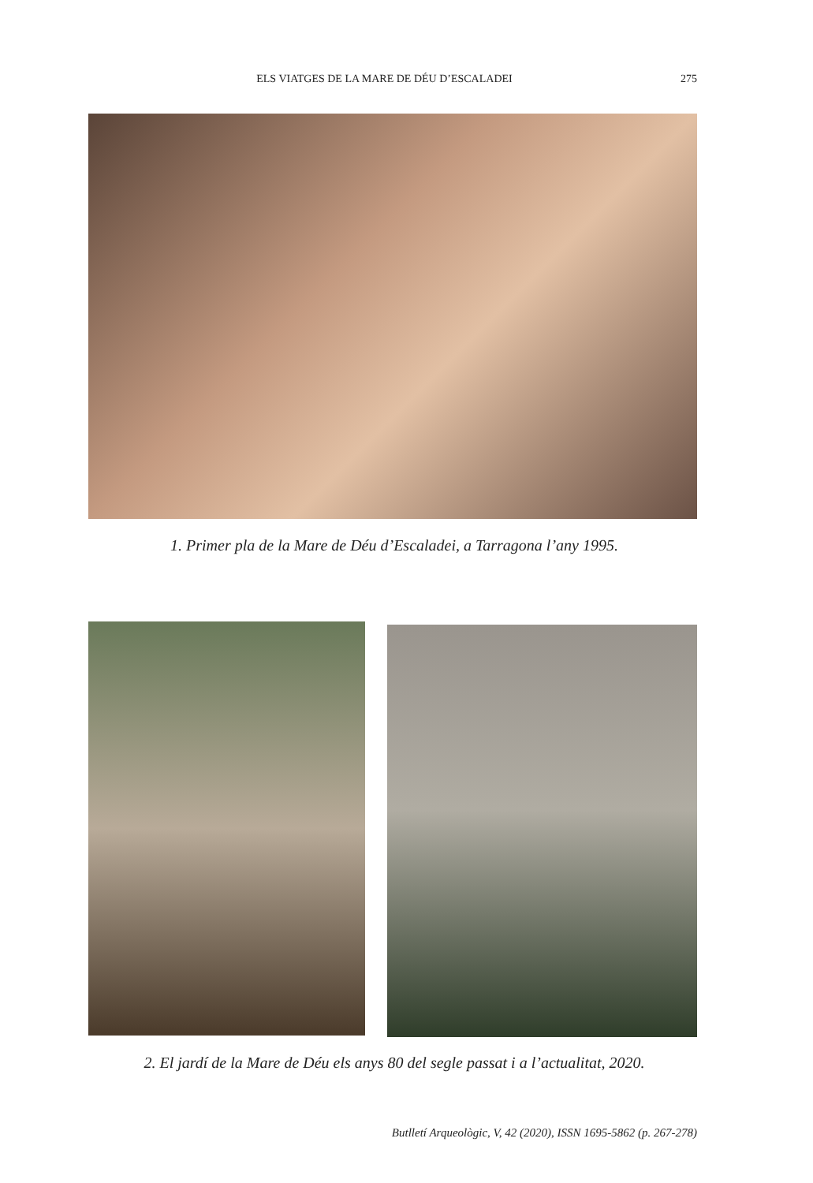ELS VIATGES DE LA MARE DE DÉU D’ESCALADEI 275
1. Primer pla de la Mare de Déu d’Escaladei, a Tarragona l’any 1995.
2. El jardí de la Mare de Déu els anys 80 del segle passat i a l’actualitat, 2020.
Butlletí Arqueològic, V, 42 (2020), ISSN 1695-5862 (p. 267-278)